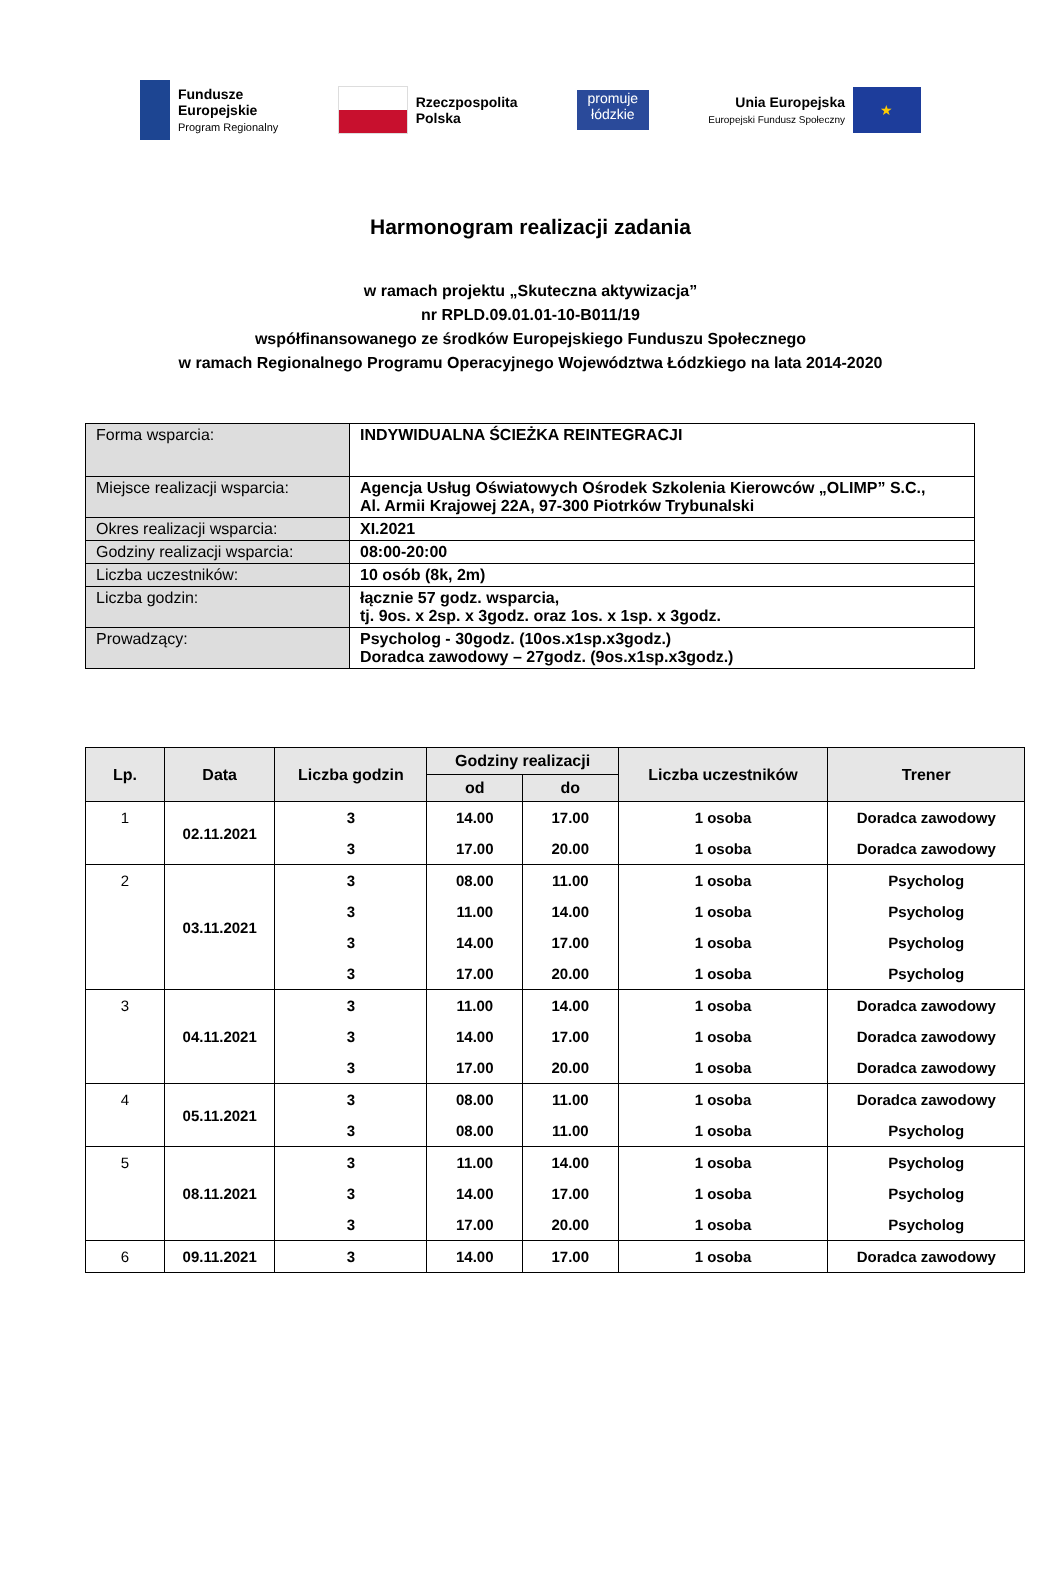Fundusze
Europejskie
Program Regionalny
Rzeczpospolita
Polska
promuje
łódzkie
Unia Europejska
Europejski Fundusz Społeczny
★
Harmonogram realizacji zadania
w ramach projektu „Skuteczna aktywizacja”
nr RPLD.09.01.01-10-B011/19
współfinansowanego ze środków Europejskiego Funduszu Społecznego
w ramach Regionalnego Programu Operacyjnego Województwa Łódzkiego na lata 2014-2020
| Forma wsparcia: | INDYWIDUALNA ŚCIEŻKA REINTEGRACJI |
| Miejsce realizacji wsparcia: | Agencja Usług Oświatowych Ośrodek Szkolenia Kierowców „OLIMP” S.C., Al. Armii Krajowej 22A, 97-300 Piotrków Trybunalski |
| Okres realizacji wsparcia: | XI.2021 |
| Godziny realizacji wsparcia: | 08:00-20:00 |
| Liczba uczestników: | 10 osób (8k, 2m) |
| Liczba godzin: | łącznie 57 godz. wsparcia, tj. 9os. x 2sp. x 3godz. oraz 1os. x 1sp. x 3godz. |
| Prowadzący: | Psycholog - 30godz. (10os.x1sp.x3godz.) Doradca zawodowy – 27godz. (9os.x1sp.x3godz.) |
| Lp. | Data | Liczba godzin | Godziny realizacji | | Liczba uczestników | Trener |
| --- | --- | --- | --- | --- | --- | --- |
| | | | od | do | | |
| 1 | 02.11.2021 | 3 | 14.00 | 17.00 | 1 osoba | Doradca zawodowy |
| | | 3 | 17.00 | 20.00 | 1 osoba | Doradca zawodowy |
| 2 | 03.11.2021 | 3 | 08.00 | 11.00 | 1 osoba | Psycholog |
| | | 3 | 11.00 | 14.00 | 1 osoba | Psycholog |
| | | 3 | 14.00 | 17.00 | 1 osoba | Psycholog |
| | | 3 | 17.00 | 20.00 | 1 osoba | Psycholog |
| 3 | 04.11.2021 | 3 | 11.00 | 14.00 | 1 osoba | Doradca zawodowy |
| | | 3 | 14.00 | 17.00 | 1 osoba | Doradca zawodowy |
| | | 3 | 17.00 | 20.00 | 1 osoba | Doradca zawodowy |
| 4 | 05.11.2021 | 3 | 08.00 | 11.00 | 1 osoba | Doradca zawodowy |
| | | 3 | 08.00 | 11.00 | 1 osoba | Psycholog |
| 5 | 08.11.2021 | 3 | 11.00 | 14.00 | 1 osoba | Psycholog |
| | | 3 | 14.00 | 17.00 | 1 osoba | Psycholog |
| | | 3 | 17.00 | 20.00 | 1 osoba | Psycholog |
| 6 | 09.11.2021 | 3 | 14.00 | 17.00 | 1 osoba | Doradca zawodowy |